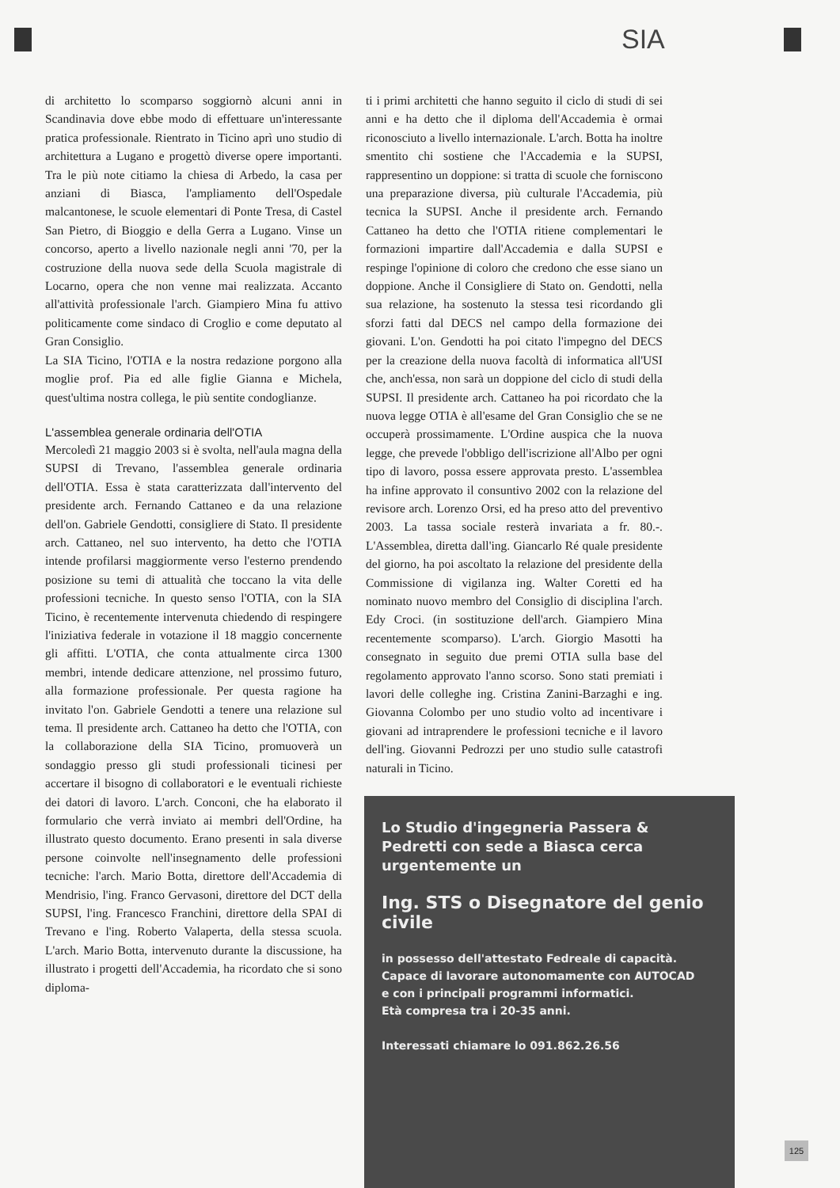SIA
di architetto lo scomparso soggiornò alcuni anni in Scandinavia dove ebbe modo di effettuare un'interessante pratica professionale. Rientrato in Ticino aprì uno studio di architettura a Lugano e progettò diverse opere importanti. Tra le più note citiamo la chiesa di Arbedo, la casa per anziani di Biasca, l'ampliamento dell'Ospedale malcantonese, le scuole elementari di Ponte Tresa, di Castel San Pietro, di Bioggio e della Gerra a Lugano. Vinse un concorso, aperto a livello nazionale negli anni '70, per la costruzione della nuova sede della Scuola magistrale di Locarno, opera che non venne mai realizzata. Accanto all'attività professionale l'arch. Giampiero Mina fu attivo politicamente come sindaco di Croglio e come deputato al Gran Consiglio.
La SIA Ticino, l'OTIA e la nostra redazione porgono alla moglie prof. Pia ed alle figlie Gianna e Michela, quest'ultima nostra collega, le più sentite condoglianze.
L'assemblea generale ordinaria dell'OTIA
Mercoledì 21 maggio 2003 si è svolta, nell'aula magna della SUPSI di Trevano, l'assemblea generale ordinaria dell'OTIA. Essa è stata caratterizzata dall'intervento del presidente arch. Fernando Cattaneo e da una relazione dell'on. Gabriele Gendotti, consigliere di Stato. Il presidente arch. Cattaneo, nel suo intervento, ha detto che l'OTIA intende profilarsi maggiormente verso l'esterno prendendo posizione su temi di attualità che toccano la vita delle professioni tecniche. In questo senso l'OTIA, con la SIA Ticino, è recentemente intervenuta chiedendo di respingere l'iniziativa federale in votazione il 18 maggio concernente gli affitti. L'OTIA, che conta attualmente circa 1300 membri, intende dedicare attenzione, nel prossimo futuro, alla formazione professionale. Per questa ragione ha invitato l'on. Gabriele Gendotti a tenere una relazione sul tema. Il presidente arch. Cattaneo ha detto che l'OTIA, con la collaborazione della SIA Ticino, promuoverà un sondaggio presso gli studi professionali ticinesi per accertare il bisogno di collaboratori e le eventuali richieste dei datori di lavoro. L'arch. Conconi, che ha elaborato il formulario che verrà inviato ai membri dell'Ordine, ha illustrato questo documento. Erano presenti in sala diverse persone coinvolte nell'insegnamento delle professioni tecniche: l'arch. Mario Botta, direttore dell'Accademia di Mendrisio, l'ing. Franco Gervasoni, direttore del DCT della SUPSI, l'ing. Francesco Franchini, direttore della SPAI di Trevano e l'ing. Roberto Valaperta, della stessa scuola. L'arch. Mario Botta, intervenuto durante la discussione, ha illustrato i progetti dell'Accademia, ha ricordato che si sono diploma-
ti i primi architetti che hanno seguito il ciclo di studi di sei anni e ha detto che il diploma dell'Accademia è ormai riconosciuto a livello internazionale. L'arch. Botta ha inoltre smentito chi sostiene che l'Accademia e la SUPSI, rappresentino un doppione: si tratta di scuole che forniscono una preparazione diversa, più culturale l'Accademia, più tecnica la SUPSI. Anche il presidente arch. Fernando Cattaneo ha detto che l'OTIA ritiene complementari le formazioni impartire dall'Accademia e dalla SUPSI e respinge l'opinione di coloro che credono che esse siano un doppione. Anche il Consigliere di Stato on. Gendotti, nella sua relazione, ha sostenuto la stessa tesi ricordando gli sforzi fatti dal DECS nel campo della formazione dei giovani. L'on. Gendotti ha poi citato l'impegno del DECS per la creazione della nuova facoltà di informatica all'USI che, anch'essa, non sarà un doppione del ciclo di studi della SUPSI. Il presidente arch. Cattaneo ha poi ricordato che la nuova legge OTIA è all'esame del Gran Consiglio che se ne occuperà prossimamente. L'Ordine auspica che la nuova legge, che prevede l'obbligo dell'iscrizione all'Albo per ogni tipo di lavoro, possa essere approvata presto. L'assemblea ha infine approvato il consuntivo 2002 con la relazione del revisore arch. Lorenzo Orsi, ed ha preso atto del preventivo 2003. La tassa sociale resterà invariata a fr. 80.-. L'Assemblea, diretta dall'ing. Giancarlo Ré quale presidente del giorno, ha poi ascoltato la relazione del presidente della Commissione di vigilanza ing. Walter Coretti ed ha nominato nuovo membro del Consiglio di disciplina l'arch. Edy Croci. (in sostituzione dell'arch. Giampiero Mina recentemente scomparso). L'arch. Giorgio Masotti ha consegnato in seguito due premi OTIA sulla base del regolamento approvato l'anno scorso. Sono stati premiati i lavori delle colleghe ing. Cristina Zanini-Barzaghi e ing. Giovanna Colombo per uno studio volto ad incentivare i giovani ad intraprendere le professioni tecniche e il lavoro dell'ing. Giovanni Pedrozzi per uno studio sulle catastrofi naturali in Ticino.
Lo Studio d'ingegneria Passera & Pedretti con sede a Biasca cerca urgentemente un
Ing. STS o Disegnatore del genio civile
in possesso dell'attestato Fedreale di capacità.
Capace di lavorare autonomamente con AUTOCAD
e con i principali programmi informatici.
Età compresa tra i 20-35 anni.
Interessati chiamare lo 091.862.26.56
125